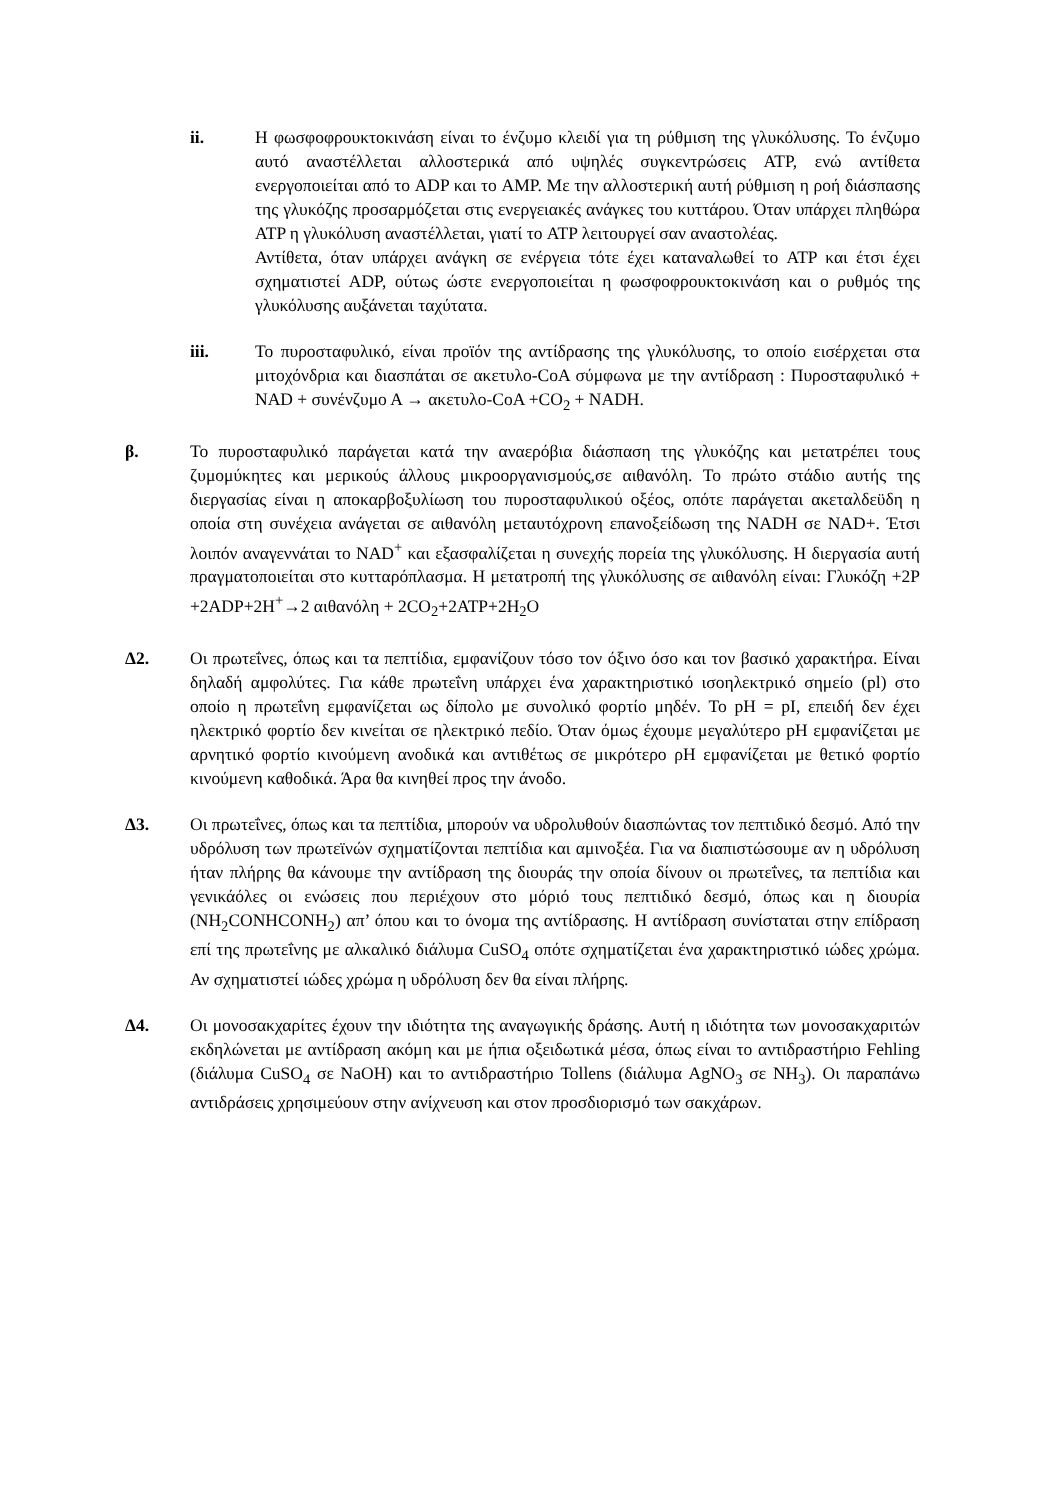ii. Η φωσφοφρουκτοκινάση είναι το ένζυμο κλειδί για τη ρύθμιση της γλυκόλυσης. Το ένζυμο αυτό αναστέλλεται αλλοστερικά από υψηλές συγκεντρώσεις ATP, ενώ αντίθετα ενεργοποιείται από το ADP και το AMP. Με την αλλοστερική αυτή ρύθμιση η ροή διάσπασης της γλυκόζης προσαρμόζεται στις ενεργειακές ανάγκες του κυττάρου. Όταν υπάρχει πληθώρα ATP η γλυκόλυση αναστέλλεται, γιατί το ATP λειτουργεί σαν αναστολέας.
Αντίθετα, όταν υπάρχει ανάγκη σε ενέργεια τότε έχει καταναλωθεί το ATP και έτσι έχει σχηματιστεί ADP, ούτως ώστε ενεργοποιείται η φωσφοφρουκτοκινάση και ο ρυθμός της γλυκόλυσης αυξάνεται ταχύτατα.
iii. Το πυροσταφυλικό, είναι προϊόν της αντίδρασης της γλυκόλυσης, το οποίο εισέρχεται στα μιτοχόνδρια και διασπάται σε ακετυλο-CoA σύμφωνα με την αντίδραση : Πυροσταφυλικό + NAD + συνένζυμο Α → ακετυλο-CoA +CO<sub>2</sub> + NADH.
β. Το πυροσταφυλικό παράγεται κατά την αναερόβια διάσπαση της γλυκόζης και μετατρέπει τους ζυμομύκητες και μερικούς άλλους μικροοργανισμούς,σε αιθανόλη. Το πρώτο στάδιο αυτής της διεργασίας είναι η αποκαρβοξυλίωση του πυροσταφυλικού οξέος, οπότε παράγεται ακεταλδεϋδη η οποία στη συνέχεια ανάγεται σε αιθανόλη μεταυτόχρονη επανοξείδωση της NADH σε NAD+. Έτσι λοιπόν αναγεννάται το NAD<sup>+</sup> και εξασφαλίζεται η συνεχής πορεία της γλυκόλυσης. Η διεργασία αυτή πραγματοποιείται στο κυτταρόπλασμα. Η μετατροπή της γλυκόλυσης σε αιθανόλη είναι: Γλυκόζη +2P +2ADP+2H<sup>+</sup>→2 αιθανόλη + 2CO<sub>2</sub>+2ATP+2H<sub>2</sub>O
Δ2. Οι πρωτεΐνες, όπως και τα πεπτίδια, εμφανίζουν τόσο τον όξινο όσο και τον βασικό χαρακτήρα. Είναι δηλαδή αμφολύτες. Για κάθε πρωτεΐνη υπάρχει ένα χαρακτηριστικό ισοηλεκτρικό σημείο (pl) στο οποίο η πρωτεΐνη εμφανίζεται ως δίπολο με συνολικό φορτίο μηδέν. Το pH = pI, επειδή δεν έχει ηλεκτρικό φορτίο δεν κινείται σε ηλεκτρικό πεδίο. Όταν όμως έχουμε μεγαλύτερο pH εμφανίζεται με αρνητικό φορτίο κινούμενη ανοδικά και αντιθέτως σε μικρότερο ρΗ εμφανίζεται με θετικό φορτίο κινούμενη καθοδικά. Άρα θα κινηθεί προς την άνοδο.
Δ3. Οι πρωτεΐνες, όπως και τα πεπτίδια, μπορούν να υδρολυθούν διασπώντας τον πεπτιδικό δεσμό. Από την υδρόλυση των πρωτεϊνών σχηματίζονται πεπτίδια και αμινοξέα. Για να διαπιστώσουμε αν η υδρόλυση ήταν πλήρης θα κάνουμε την αντίδραση της διουράς την οποία δίνουν οι πρωτεΐνες, τα πεπτίδια και γενικάόλες οι ενώσεις που περιέχουν στο μόριό τους πεπτιδικό δεσμό, όπως και η διουρία (NH<sub>2</sub>CONHCONH<sub>2</sub>) απ’ όπου και το όνομα της αντίδρασης. Η αντίδραση συνίσταται στην επίδραση επί της πρωτεΐνης με αλκαλικό διάλυμα CuSO<sub>4</sub> οπότε σχηματίζεται ένα χαρακτηριστικό ιώδες χρώμα. Αν σχηματιστεί ιώδες χρώμα η υδρόλυση δεν θα είναι πλήρης.
Δ4. Οι μονοσακχαρίτες έχουν την ιδιότητα της αναγωγικής δράσης. Αυτή η ιδιότητα των μονοσακχαριτών εκδηλώνεται με αντίδραση ακόμη και με ήπια οξειδωτικά μέσα, όπως είναι το αντιδραστήριο Fehling (διάλυμα CuSO<sub>4</sub> σε NaOH) και το αντιδραστήριο Tollens (διάλυμα AgNO<sub>3</sub> σε NH<sub>3</sub>). Οι παραπάνω αντιδράσεις χρησιμεύουν στην ανίχνευση και στον προσδιορισμό των σακχάρων.